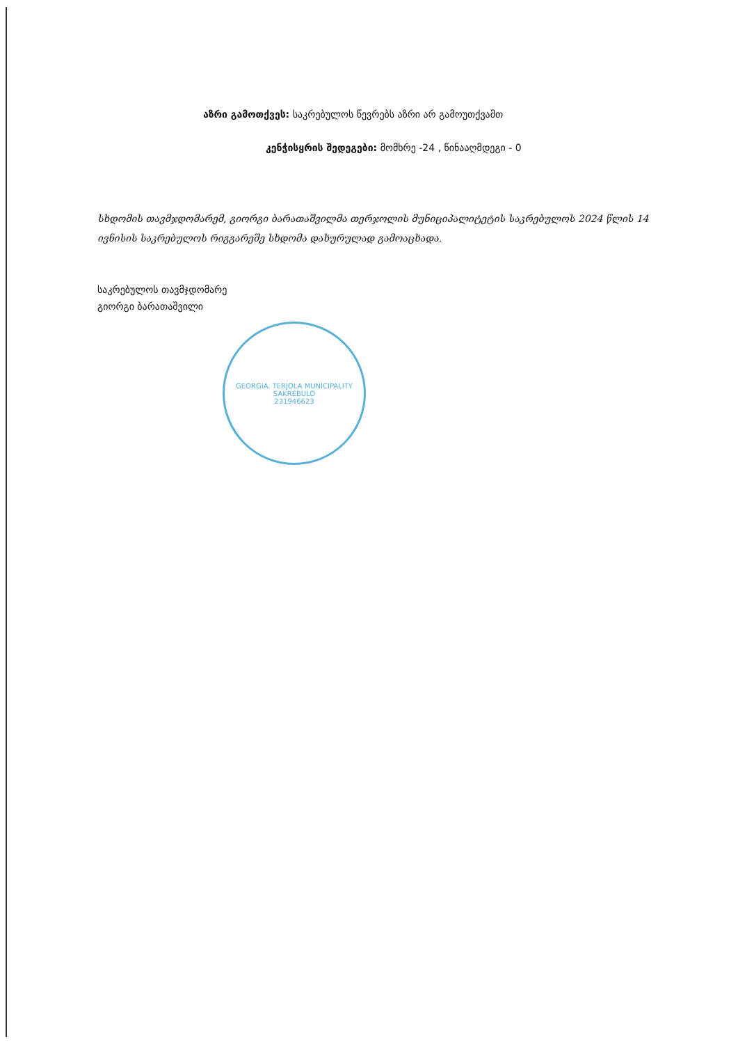აზრი გამოთქვეს: საკრებულოს წევრებს აზრი არ გამოუთქვამთ
კენჭისყრის შედეგები: მომხრე -24 , წინააღმდეგი - 0
სხდომის თავმჯდომარემ, გიორგი ბარათაშვილმა თერჯოლის მუნიციპალიტეტის საკრებულოს 2024 წლის 14 ივნისის საკრებულოს რიგგარეშე სხდომა დახურულად გამოაცხადა.
საკრებულოს თავმჯდომარე
გიორგი ბარათაშვილი
GEORGIA. TERJOLA MUNICIPALITY SAKREBULO
231946623